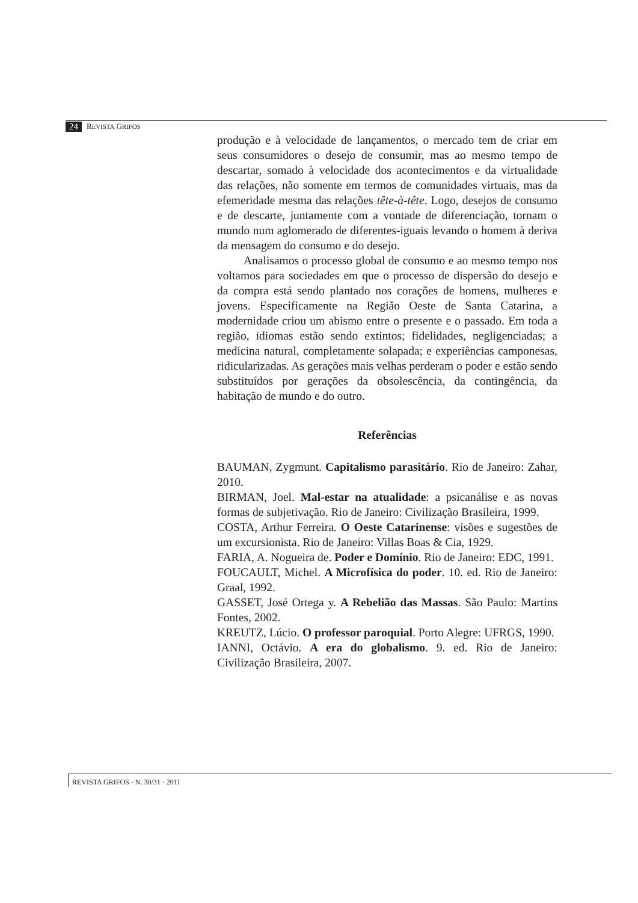24 REVISTA GRIFOS
produção e à velocidade de lançamentos, o mercado tem de criar em seus consumidores o desejo de consumir, mas ao mesmo tempo de descartar, somado à velocidade dos acontecimentos e da virtualidade das relações, não somente em termos de comunidades virtuais, mas da efemeridade mesma das relações tête-à-tête. Logo, desejos de consumo e de descarte, juntamente com a vontade de diferenciação, tornam o mundo num aglomerado de diferentes-iguais levando o homem à deriva da mensagem do consumo e do desejo.
Analisamos o processo global de consumo e ao mesmo tempo nos voltamos para sociedades em que o processo de dispersão do desejo e da compra está sendo plantado nos corações de homens, mulheres e jovens. Especificamente na Região Oeste de Santa Catarina, a modernidade criou um abismo entre o presente e o passado. Em toda a região, idiomas estão sendo extintos; fidelidades, negligenciadas; a medicina natural, completamente solapada; e experiências camponesas, ridicularizadas. As gerações mais velhas perderam o poder e estão sendo substituídos por gerações da obsolescência, da contingência, da habitação de mundo e do outro.
Referências
BAUMAN, Zygmunt. Capitalismo parasitário. Rio de Janeiro: Zahar, 2010.
BIRMAN, Joel. Mal-estar na atualidade: a psicanálise e as novas formas de subjetivação. Rio de Janeiro: Civilização Brasileira, 1999.
COSTA, Arthur Ferreira. O Oeste Catarinense: visões e sugestões de um excursionista. Rio de Janeiro: Villas Boas & Cia, 1929.
FARIA, A. Nogueira de. Poder e Domínio. Rio de Janeiro: EDC, 1991.
FOUCAULT, Michel. A Microfísica do poder. 10. ed. Rio de Janeiro: Graal, 1992.
GASSET, José Ortega y. A Rebelião das Massas. São Paulo: Martins Fontes, 2002.
KREUTZ, Lúcio. O professor paroquial. Porto Alegre: UFRGS, 1990.
IANNI, Octávio. A era do globalismo. 9. ed. Rio de Janeiro: Civilização Brasileira, 2007.
REVISTA GRIFOS - N. 30/31 - 2011